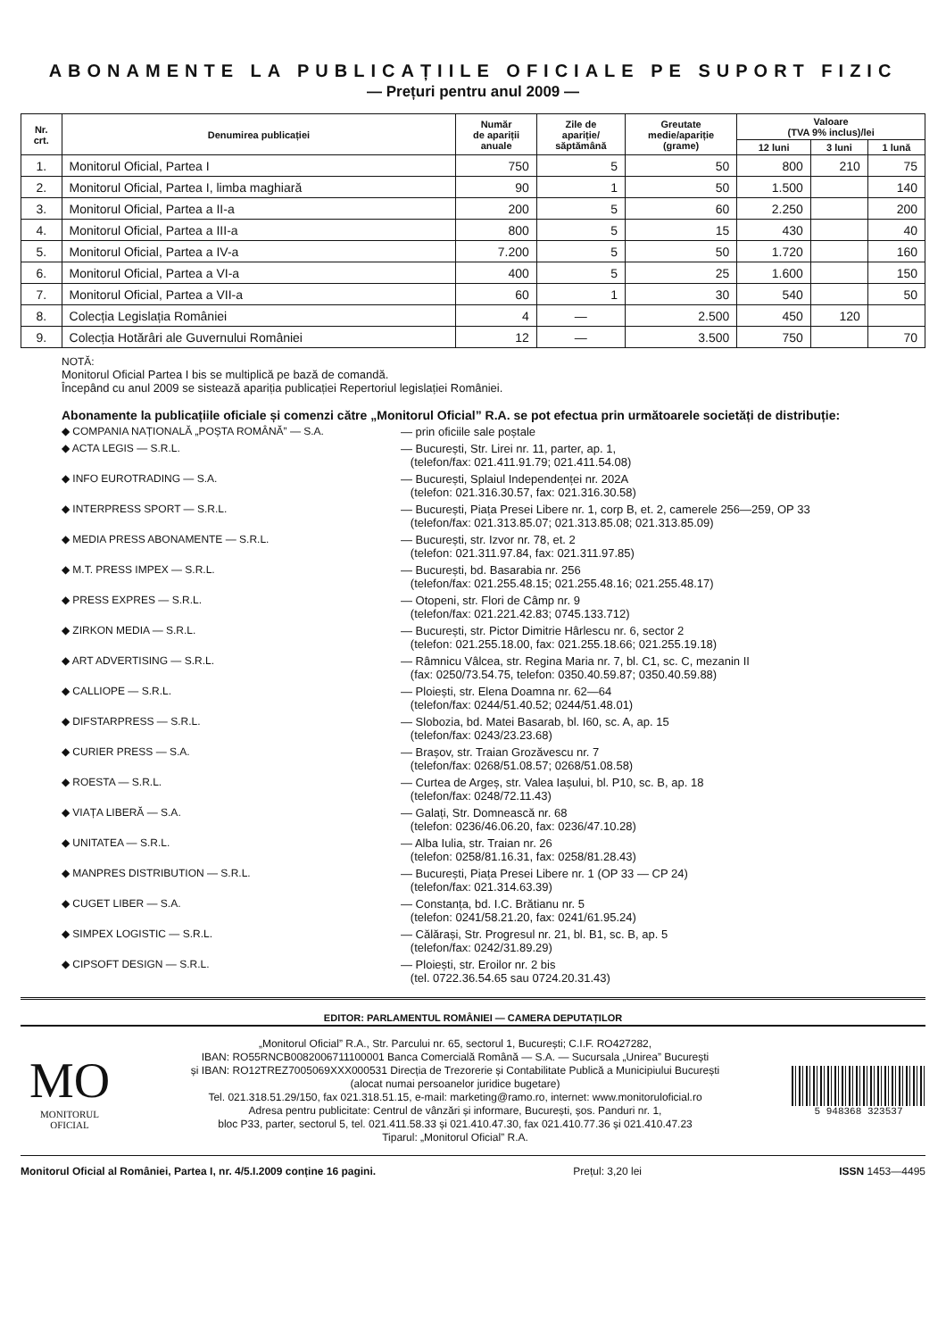ABONAMENTE LA PUBLICAȚIILE OFICIALE PE SUPORT FIZIC
— Prețuri pentru anul 2009 —
| Nr. crt. | Denumirea publicației | Număr de apariții anuale | Zile de apariție/ săptămână | Greutate medie/apariție (grame) | Valoare (TVA 9% inclus)/lei | | |
| --- | --- | --- | --- | --- | --- | --- | --- |
| | | | | | 12 luni | 3 luni | 1 lună |
| 1. | Monitorul Oficial, Partea I | 750 | 5 | 50 | 800 | 210 | 75 |
| 2. | Monitorul Oficial, Partea I, limba maghiară | 90 | 1 | 50 | 1.500 | | 140 |
| 3. | Monitorul Oficial, Partea a II-a | 200 | 5 | 60 | 2.250 | | 200 |
| 4. | Monitorul Oficial, Partea a III-a | 800 | 5 | 15 | 430 | | 40 |
| 5. | Monitorul Oficial, Partea a IV-a | 7.200 | 5 | 50 | 1.720 | | 160 |
| 6. | Monitorul Oficial, Partea a VI-a | 400 | 5 | 25 | 1.600 | | 150 |
| 7. | Monitorul Oficial, Partea a VII-a | 60 | 1 | 30 | 540 | | 50 |
| 8. | Colecția Legislația României | 4 | — | 2.500 | 450 | 120 | |
| 9. | Colecția Hotărâri ale Guvernului României | 12 | — | 3.500 | 750 | | 70 |
NOTĂ:
Monitorul Oficial Partea I bis se multiplică pe bază de comandă.
Începând cu anul 2009 se sistează apariția publicației Repertoriul legislației României.
Abonamente la publicațiile oficiale și comenzi către „Monitorul Oficial” R.A. se pot efectua prin următoarele societăți de distribuție:
◆ COMPANIA NAȚIONALĂ „POȘTA ROMÂNĂ” — S.A. — prin oficiile sale poștale
◆ ACTA LEGIS — S.R.L. — București, Str. Lirei nr. 11, parter, ap. 1,
(telefon/fax: 021.411.91.79; 021.411.54.08)
◆ INFO EUROTRADING — S.A. — București, Splaiul Independenței nr. 202A
(telefon: 021.316.30.57, fax: 021.316.30.58)
◆ INTERPRESS SPORT — S.R.L. — București, Piața Presei Libere nr. 1, corp B, et. 2, camerele 256—259, OP 33
(telefon/fax: 021.313.85.07; 021.313.85.08; 021.313.85.09)
◆ MEDIA PRESS ABONAMENTE — S.R.L. — București, str. Izvor nr. 78, et. 2
(telefon: 021.311.97.84, fax: 021.311.97.85)
◆ M.T. PRESS IMPEX — S.R.L. — București, bd. Basarabia nr. 256
(telefon/fax: 021.255.48.15; 021.255.48.16; 021.255.48.17)
◆ PRESS EXPRES — S.R.L. — Otopeni, str. Flori de Câmp nr. 9
(telefon/fax: 021.221.42.83; 0745.133.712)
◆ ZIRKON MEDIA — S.R.L. — București, str. Pictor Dimitrie Hârlescu nr. 6, sector 2
(telefon: 021.255.18.00, fax: 021.255.18.66; 021.255.19.18)
◆ ART ADVERTISING — S.R.L. — Râmnicu Vâlcea, str. Regina Maria nr. 7, bl. C1, sc. C, mezanin II
(fax: 0250/73.54.75, telefon: 0350.40.59.87; 0350.40.59.88)
◆ CALLIOPE — S.R.L. — Ploiești, str. Elena Doamna nr. 62—64
(telefon/fax: 0244/51.40.52; 0244/51.48.01)
◆ DIFSTARPRESS — S.R.L. — Slobozia, bd. Matei Basarab, bl. I60, sc. A, ap. 15
(telefon/fax: 0243/23.23.68)
◆ CURIER PRESS — S.A. — Brașov, str. Traian Grozăvescu nr. 7
(telefon/fax: 0268/51.08.57; 0268/51.08.58)
◆ ROESTA — S.R.L. — Curtea de Argeș, str. Valea Iașului, bl. P10, sc. B, ap. 18
(telefon/fax: 0248/72.11.43)
◆ VIAȚA LIBERĂ — S.A. — Galați, Str. Domnească nr. 68
(telefon: 0236/46.06.20, fax: 0236/47.10.28)
◆ UNITATEA — S.R.L. — Alba Iulia, str. Traian nr. 26
(telefon: 0258/81.16.31, fax: 0258/81.28.43)
◆ MANPRES DISTRIBUTION — S.R.L. — București, Piața Presei Libere nr. 1 (OP 33 — CP 24)
(telefon/fax: 021.314.63.39)
◆ CUGET LIBER — S.A. — Constanța, bd. I.C. Brătianu nr. 5
(telefon: 0241/58.21.20, fax: 0241/61.95.24)
◆ SIMPEX LOGISTIC — S.R.L. — Călărași, Str. Progresul nr. 21, bl. B1, sc. B, ap. 5
(telefon/fax: 0242/31.89.29)
◆ CIPSOFT DESIGN — S.R.L. — Ploiești, str. Eroilor nr. 2 bis
(tel. 0722.36.54.65 sau 0724.20.31.43)
EDITOR: PARLAMENTUL ROMÂNIEI — CAMERA DEPUTAȚILOR
MO
MONITORUL
OFICIAL
„Monitorul Oficial” R.A., Str. Parcului nr. 65, sectorul 1, București; C.I.F. RO427282,
IBAN: RO55RNCB0082006711100001 Banca Comercială Română — S.A. — Sucursala „Unirea” București
și IBAN: RO12TREZ7005069XXX000531 Direcția de Trezorerie și Contabilitate Publică a Municipiului București
(alocat numai persoanelor juridice bugetare)
Tel. 021.318.51.29/150, fax 021.318.51.15, e-mail: marketing@ramo.ro, internet: www.monitoruloficial.ro
Adresa pentru publicitate: Centrul de vânzări și informare, București, șos. Panduri nr. 1,
bloc P33, parter, sectorul 5, tel. 021.411.58.33 și 021.410.47.30, fax 021.410.77.36 și 021.410.47.23
Tiparul: „Monitorul Oficial” R.A.
5 948368 323537
Monitorul Oficial al României, Partea I, nr. 4/5.I.2009 conține 16 pagini. Prețul: 3,20 lei ISSN 1453—4495